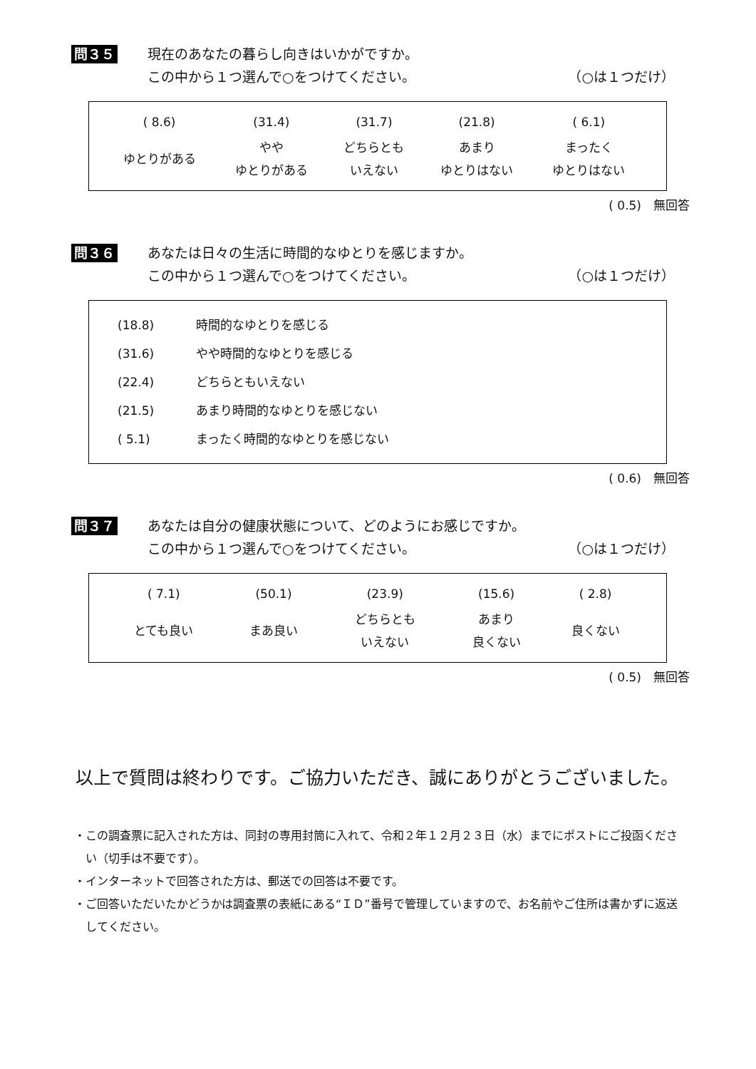問３５
現在のあなたの暮らし向きはいかがですか。
この中から１つ選んで○をつけてください。 （○は１つだけ）
| ( 8.6) | (31.4) | (31.7) | (21.8) | ( 6.1) |
| ゆとりがある | やや ゆとりがある | どちらとも いえない | あまり ゆとりはない | まったく ゆとりはない |
( 0.5)　無回答
問３６
あなたは日々の生活に時間的なゆとりを感じますか。
この中から１つ選んで○をつけてください。 （○は１つだけ）
| (18.8) | 時間的なゆとりを感じる |
| (31.6) | やや時間的なゆとりを感じる |
| (22.4) | どちらともいえない |
| (21.5) | あまり時間的なゆとりを感じない |
| ( 5.1) | まったく時間的なゆとりを感じない |
( 0.6)　無回答
問３７
あなたは自分の健康状態について、どのようにお感じですか。
この中から１つ選んで○をつけてください。 （○は１つだけ）
| ( 7.1) | (50.1) | (23.9) | (15.6) | ( 2.8) |
| とても良い | まあ良い | どちらとも いえない | あまり 良くない | 良くない |
( 0.5)　無回答
以上で質問は終わりです。ご協力いただき、誠にありがとうございました。
・この調査票に記入された方は、同封の専用封筒に入れて、令和２年１２月２３日（水）までにポストにご投函ください（切手は不要です）。
・インターネットで回答された方は、郵送での回答は不要です。
・ご回答いただいたかどうかは調査票の表紙にある“ＩＤ”番号で管理していますので、お名前やご住所は書かずに返送してください。